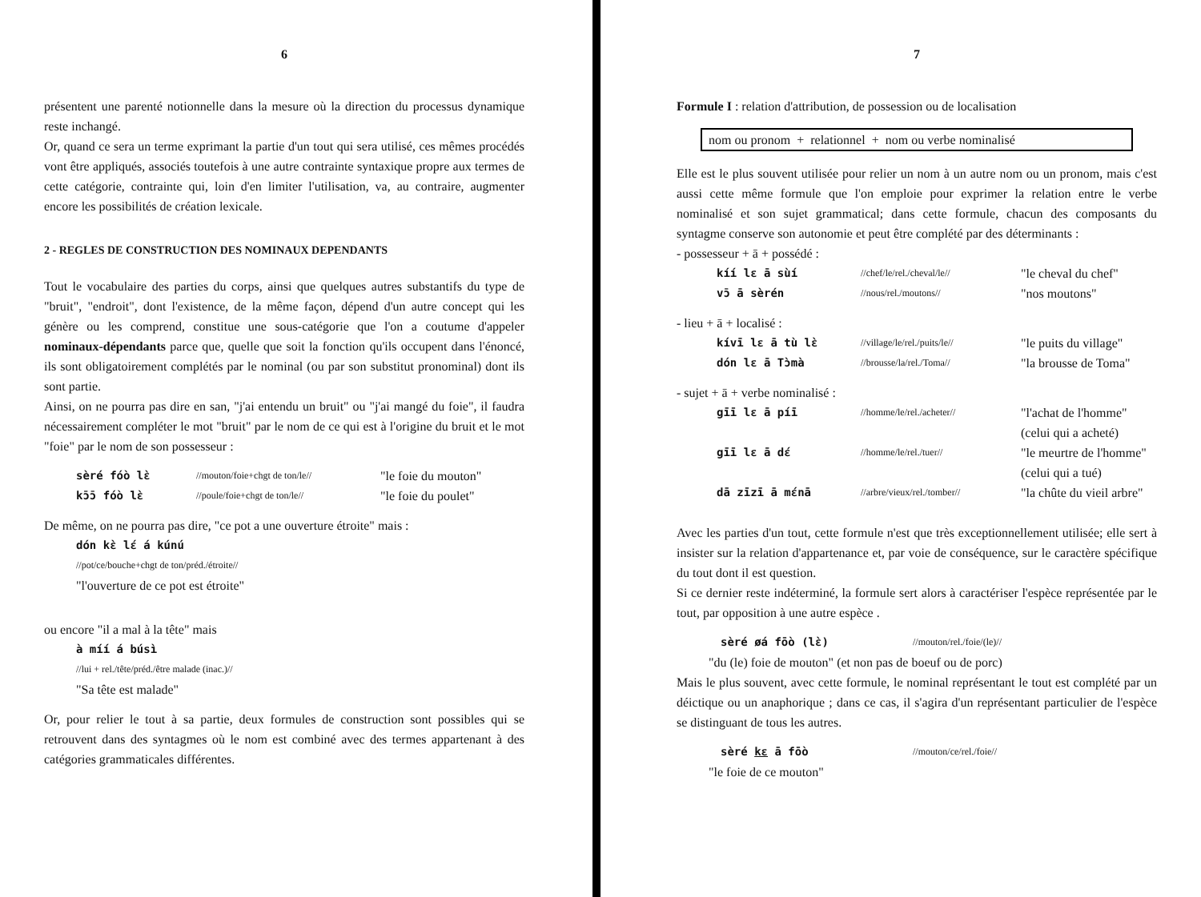6
présentent une parenté notionnelle dans la mesure où la direction du processus dynamique reste inchangé.
Or, quand ce sera un terme exprimant la partie d'un tout qui sera utilisé, ces mêmes procédés vont être appliqués, associés toutefois à une autre contrainte syntaxique propre aux termes de cette catégorie, contrainte qui, loin d'en limiter l'utilisation, va, au contraire, augmenter encore les possibilités de création lexicale.
2 - REGLES DE CONSTRUCTION DES NOMINAUX DEPENDANTS
Tout le vocabulaire des parties du corps, ainsi que quelques autres substantifs du type de "bruit", "endroit", dont l'existence, de la même façon, dépend d'un autre concept qui les génère ou les comprend, constitue une sous-catégorie que l'on a coutume d'appeler nominaux-dépendants parce que, quelle que soit la fonction qu'ils occupent dans l'énoncé, ils sont obligatoirement complétés par le nominal (ou par son substitut pronominal) dont ils sont partie.
Ainsi, on ne pourra pas dire en san, "j'ai entendu un bruit" ou "j'ai mangé du foie", il faudra nécessairement compléter le mot "bruit" par le nom de ce qui est à l'origine du bruit et le mot "foie" par le nom de son possesseur :
sèré fóò lɛ̀ //mouton/foie+chgt de ton/le// "le foie du mouton"
kɔ̄ɔ̄ fóò lɛ̀ //poule/foie+chgt de ton/le// "le foie du poulet"
De même, on ne pourra pas dire, "ce pot a une ouverture étroite" mais :
dón kɛ̀ lɛ́ á kúnú
//pot/ce/bouche+chgt de ton/préd./étroite//
"l'ouverture de ce pot est étroite"
ou encore "il a mal à la tête" mais
à míí á búsì
//lui + rel./tête/préd./être malade (inac.)//
"Sa tête est malade"
Or, pour relier le tout à sa partie, deux formules de construction sont possibles qui se retrouvent dans des syntagmes où le nom est combiné avec des termes appartenant à des catégories grammaticales différentes.
7
Formule I : relation d'attribution, de possession ou de localisation
nom ou pronom + relationnel + nom ou verbe nominalisé
Elle est le plus souvent utilisée pour relier un nom à un autre nom ou un pronom, mais c'est aussi cette même formule que l'on emploie pour exprimer la relation entre le verbe nominalisé et son sujet grammatical; dans cette formule, chacun des composants du syntagme conserve son autonomie et peut être complété par des déterminants :
- possesseur + ā + possédé :
kíí lɛ ā sùí //chef/le/rel./cheval/le// "le cheval du chef"
vɔ̄ ā sèrén //nous/rel./moutons// "nos moutons"
- lieu + ā + localisé :
kívī lɛ ā tù lɛ̀ //village/le/rel./puits/le// "le puits du village"
dón lɛ ā Tɔ̀mà //brousse/la/rel./Toma// "la brousse de Toma"
- sujet + ā + verbe nominalisé :
gīī lɛ ā píī //homme/le/rel./acheter// "l'achat de l'homme"
(celui qui a acheté)
gīī lɛ ā dɛ́ //homme/le/rel./tuer// "le meurtre de l'homme"
(celui qui a tué)
dā zīzī ā mɛ́nā //arbre/vieux/rel./tomber// "la chûte du vieil arbre"
Avec les parties d'un tout, cette formule n'est que très exceptionnellement utilisée; elle sert à insister sur la relation d'appartenance et, par voie de conséquence, sur le caractère spécifique du tout dont il est question.
Si ce dernier reste indéterminé, la formule sert alors à caractériser l'espèce représentée par le tout, par opposition à une autre espèce .
sèré øá fōò (lɛ̀) //mouton/rel./foie/(le)//
"du (le) foie de mouton" (et non pas de boeuf ou de porc)
Mais le plus souvent, avec cette formule, le nominal représentant le tout est complété par un déictique ou un anaphorique ; dans ce cas, il s'agira d'un représentant particulier de l'espèce se distinguant de tous les autres.
sèré kɛ ā fōò //mouton/ce/rel./foie//
"le foie de ce mouton"